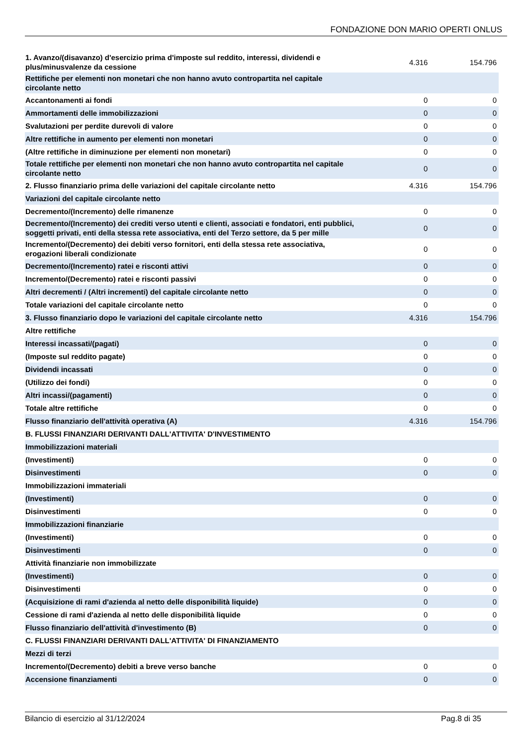FONDAZIONE DON MARIO OPERTI ONLUS
| 1. Avanzo/(disavanzo) d'esercizio prima d'imposte sul reddito, interessi, dividendi e plus/minusvalenze da cessione | 4.316 | 154.796 |
| Rettifiche per elementi non monetari che non hanno avuto contropartita nel capitale circolante netto | | |
| Accantonamenti ai fondi | 0 | 0 |
| Ammortamenti delle immobilizzazioni | 0 | 0 |
| Svalutazioni per perdite durevoli di valore | 0 | 0 |
| Altre rettifiche in aumento per elementi non monetari | 0 | 0 |
| (Altre rettifiche in diminuzione per elementi non monetari) | 0 | 0 |
| Totale rettifiche per elementi non monetari che non hanno avuto contropartita nel capitale circolante netto | 0 | 0 |
| 2. Flusso finanziario prima delle variazioni del capitale circolante netto | 4.316 | 154.796 |
| Variazioni del capitale circolante netto | | |
| Decremento/(Incremento) delle rimanenze | 0 | 0 |
| Decremento/(Incremento) dei crediti verso utenti e clienti, associati e fondatori, enti pubblici, soggetti privati, enti della stessa rete associativa, enti del Terzo settore, da 5 per mille | 0 | 0 |
| Incremento/(Decremento) dei debiti verso fornitori, enti della stessa rete associativa, erogazioni liberali condizionate | 0 | 0 |
| Decremento/(Incremento) ratei e risconti attivi | 0 | 0 |
| Incremento/(Decremento) ratei e risconti passivi | 0 | 0 |
| Altri decrementi / (Altri incrementi) del capitale circolante netto | 0 | 0 |
| Totale variazioni del capitale circolante netto | 0 | 0 |
| 3. Flusso finanziario dopo le variazioni del capitale circolante netto | 4.316 | 154.796 |
| Altre rettifiche | | |
| Interessi incassati/(pagati) | 0 | 0 |
| (Imposte sul reddito pagate) | 0 | 0 |
| Dividendi incassati | 0 | 0 |
| (Utilizzo dei fondi) | 0 | 0 |
| Altri incassi/(pagamenti) | 0 | 0 |
| Totale altre rettifiche | 0 | 0 |
| Flusso finanziario dell'attività operativa (A) | 4.316 | 154.796 |
| B. FLUSSI FINANZIARI DERIVANTI DALL'ATTIVITA' D'INVESTIMENTO | | |
| Immobilizzazioni materiali | | |
| (Investimenti) | 0 | 0 |
| Disinvestimenti | 0 | 0 |
| Immobilizzazioni immateriali | | |
| (Investimenti) | 0 | 0 |
| Disinvestimenti | 0 | 0 |
| Immobilizzazioni finanziarie | | |
| (Investimenti) | 0 | 0 |
| Disinvestimenti | 0 | 0 |
| Attività finanziarie non immobilizzate | | |
| (Investimenti) | 0 | 0 |
| Disinvestimenti | 0 | 0 |
| (Acquisizione di rami d'azienda al netto delle disponibilità liquide) | 0 | 0 |
| Cessione di rami d'azienda al netto delle disponibilità liquide | 0 | 0 |
| Flusso finanziario dell'attività d'investimento (B) | 0 | 0 |
| C. FLUSSI FINANZIARI DERIVANTI DALL'ATTIVITA' DI FINANZIAMENTO | | |
| Mezzi di terzi | | |
| Incremento/(Decremento) debiti a breve verso banche | 0 | 0 |
| Accensione finanziamenti | 0 | 0 |
Bilancio di esercizio al 31/12/2024 Pag.8 di 35